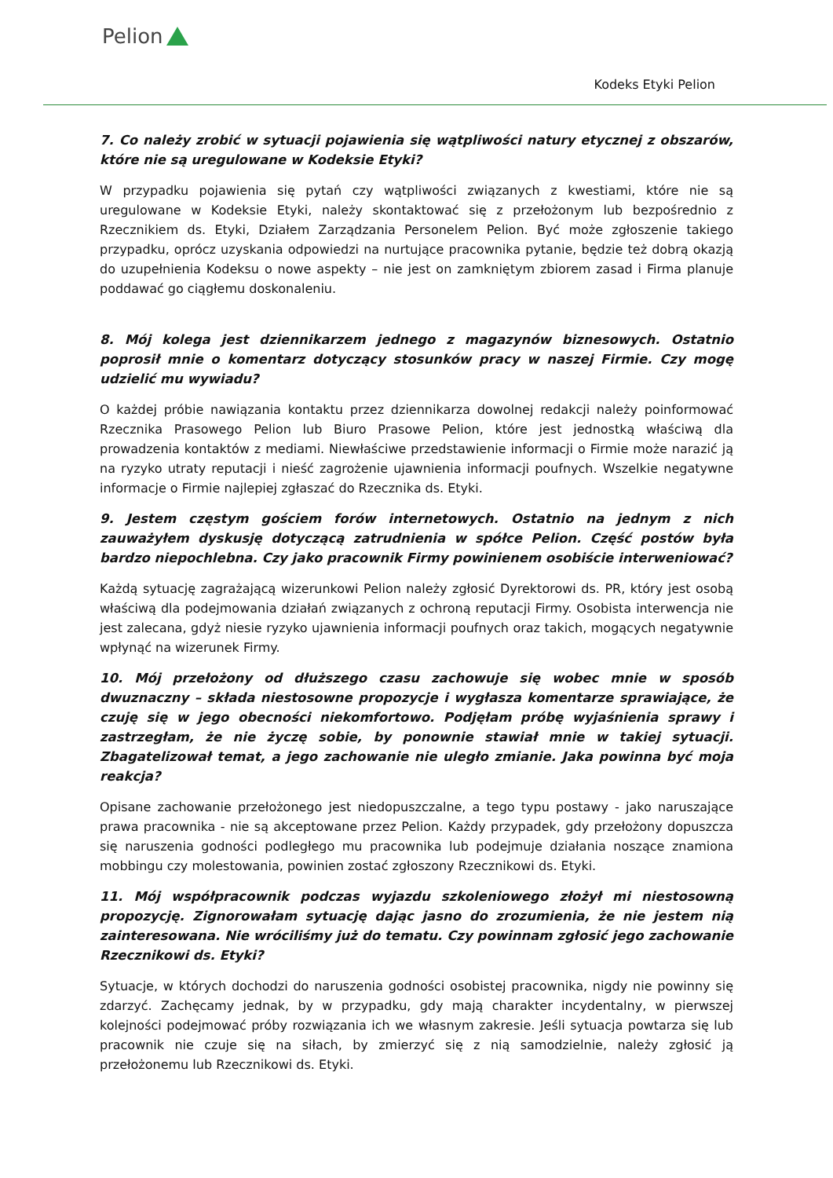Pelion
Kodeks Etyki Pelion
7. Co należy zrobić w sytuacji pojawienia się wątpliwości natury etycznej z obszarów, które nie są uregulowane w Kodeksie Etyki?
W przypadku pojawienia się pytań czy wątpliwości związanych z kwestiami, które nie są uregulowane w Kodeksie Etyki, należy skontaktować się z przełożonym lub bezpośrednio z Rzecznikiem ds. Etyki, Działem Zarządzania Personelem Pelion. Być może zgłoszenie takiego przypadku, oprócz uzyskania odpowiedzi na nurtujące pracownika pytanie, będzie też dobrą okazją do uzupełnienia Kodeksu o nowe aspekty – nie jest on zamkniętym zbiorem zasad i Firma planuje poddawać go ciągłemu doskonaleniu.
8. Mój kolega jest dziennikarzem jednego z magazynów biznesowych. Ostatnio poprosił mnie o komentarz dotyczący stosunków pracy w naszej Firmie. Czy mogę udzielić mu wywiadu?
O każdej próbie nawiązania kontaktu przez dziennikarza dowolnej redakcji należy poinformować Rzecznika Prasowego Pelion lub Biuro Prasowe Pelion, które jest jednostką właściwą dla prowadzenia kontaktów z mediami. Niewłaściwe przedstawienie informacji o Firmie może narazić ją na ryzyko utraty reputacji i nieść zagrożenie ujawnienia informacji poufnych. Wszelkie negatywne informacje o Firmie najlepiej zgłaszać do Rzecznika ds. Etyki.
9. Jestem częstym gościem forów internetowych. Ostatnio na jednym z nich zauważyłem dyskusję dotyczącą zatrudnienia w spółce Pelion. Część postów była bardzo niepochlebna. Czy jako pracownik Firmy powinienem osobiście interweniować?
Każdą sytuację zagrażającą wizerunkowi Pelion należy zgłosić Dyrektorowi ds. PR, który jest osobą właściwą dla podejmowania działań związanych z ochroną reputacji Firmy. Osobista interwencja nie jest zalecana, gdyż niesie ryzyko ujawnienia informacji poufnych oraz takich, mogących negatywnie wpłynąć na wizerunek Firmy.
10. Mój przełożony od dłuższego czasu zachowuje się wobec mnie w sposób dwuznaczny – składa niestosowne propozycje i wygłasza komentarze sprawiające, że czuję się w jego obecności niekomfortowo. Podjęłam próbę wyjaśnienia sprawy i zastrzegłam, że nie życzę sobie, by ponownie stawiał mnie w takiej sytuacji. Zbagatelizował temat, a jego zachowanie nie uległo zmianie. Jaka powinna być moja reakcja?
Opisane zachowanie przełożonego jest niedopuszczalne, a tego typu postawy - jako naruszające prawa pracownika - nie są akceptowane przez Pelion. Każdy przypadek, gdy przełożony dopuszcza się naruszenia godności podległego mu pracownika lub podejmuje działania noszące znamiona mobbingu czy molestowania, powinien zostać zgłoszony Rzecznikowi ds. Etyki.
11. Mój współpracownik podczas wyjazdu szkoleniowego złożył mi niestosowną propozycję. Zignorowałam sytuację dając jasno do zrozumienia, że nie jestem nią zainteresowana. Nie wróciliśmy już do tematu. Czy powinnam zgłosić jego zachowanie Rzecznikowi ds. Etyki?
Sytuacje, w których dochodzi do naruszenia godności osobistej pracownika, nigdy nie powinny się zdarzyć. Zachęcamy jednak, by w przypadku, gdy mają charakter incydentalny, w pierwszej kolejności podejmować próby rozwiązania ich we własnym zakresie. Jeśli sytuacja powtarza się lub pracownik nie czuje się na siłach, by zmierzyć się z nią samodzielnie, należy zgłosić ją przełożonemu lub Rzecznikowi ds. Etyki.